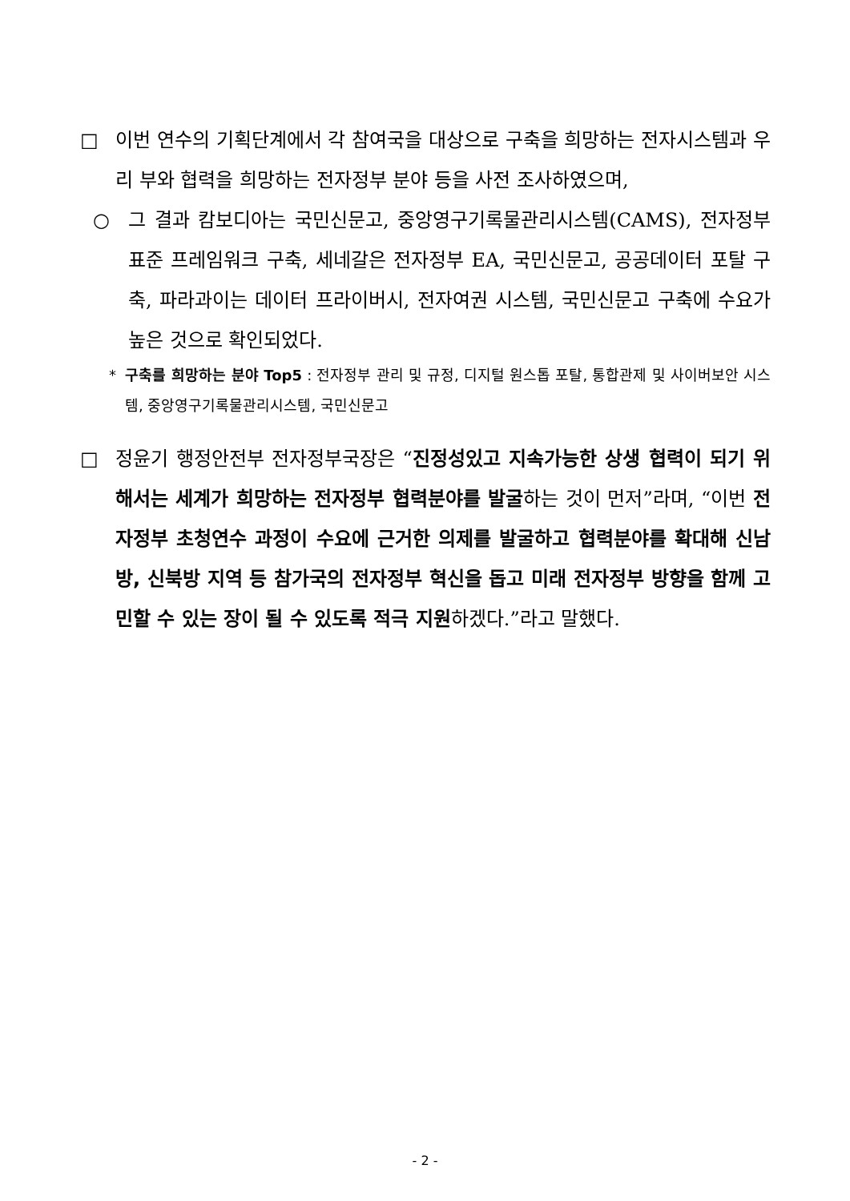□ 이번 연수의 기획단계에서 각 참여국을 대상으로 구축을 희망하는 전자시스템과 우리 부와 협력을 희망하는 전자정부 분야 등을 사전 조사하였으며,
○ 그 결과 캄보디아는 국민신문고, 중앙영구기록물관리시스템(CAMS), 전자정부 표준 프레임워크 구축, 세네갈은 전자정부 EA, 국민신문고, 공공데이터 포탈 구축, 파라과이는 데이터 프라이버시, 전자여권 시스템, 국민신문고 구축에 수요가 높은 것으로 확인되었다.
* 구축를 희망하는 분야 Top5 : 전자정부 관리 및 규정, 디지털 원스톱 포탈, 통합관제 및 사이버보안 시스템, 중앙영구기록물관리시스템, 국민신문고
□ 정윤기 행정안전부 전자정부국장은 “진정성있고 지속가능한 상생 협력이 되기 위해서는 세계가 희망하는 전자정부 협력분야를 발굴하는 것이 먼저”라며, “이번 전자정부 초청연수 과정이 수요에 근거한 의제를 발굴하고 협력분야를 확대해 신남방, 신북방 지역 등 참가국의 전자정부 혁신을 돕고 미래 전자정부 방향을 함께 고민할 수 있는 장이 될 수 있도록 적극 지원하겠다.”라고 말했다.
- 2 -